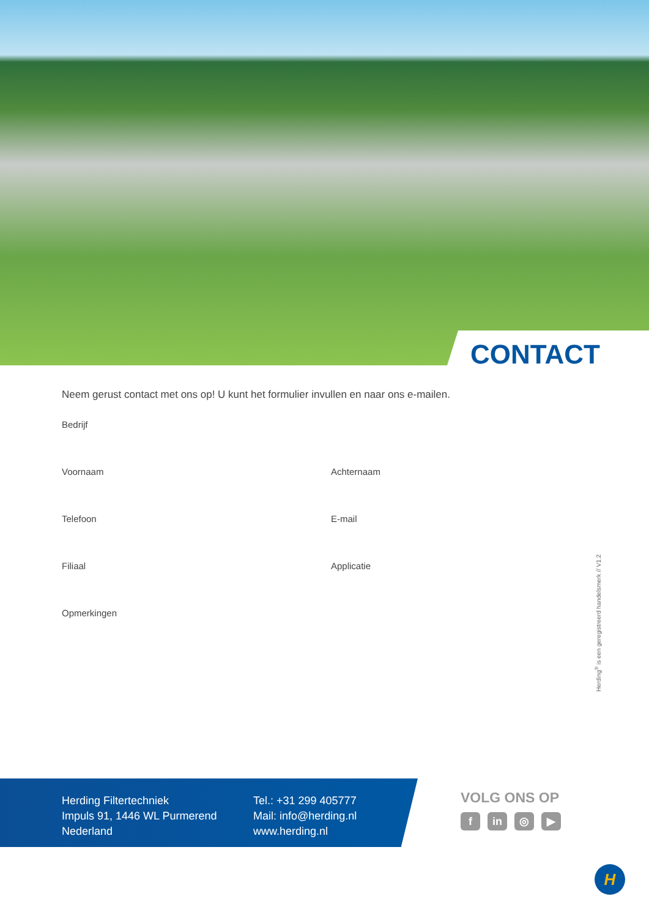CONTACT
Neem gerust contact met ons op! U kunt het formulier invullen en naar ons e-mailen.
Bedrijf
Voornaam Achternaam
Telefoon E-mail
Filiaal Applicatie
Opmerkingen
Herding<sup>®</sup> is een geregistreerd handelsmerk // V1.2
Herding Filtertechniek
Impuls 91, 1446 WL Purmerend
Nederland
Tel.: +31 299 405777
Mail: info@herding.nl
www.herding.nl
VOLG ONS OP
fin ◎ ▶
H